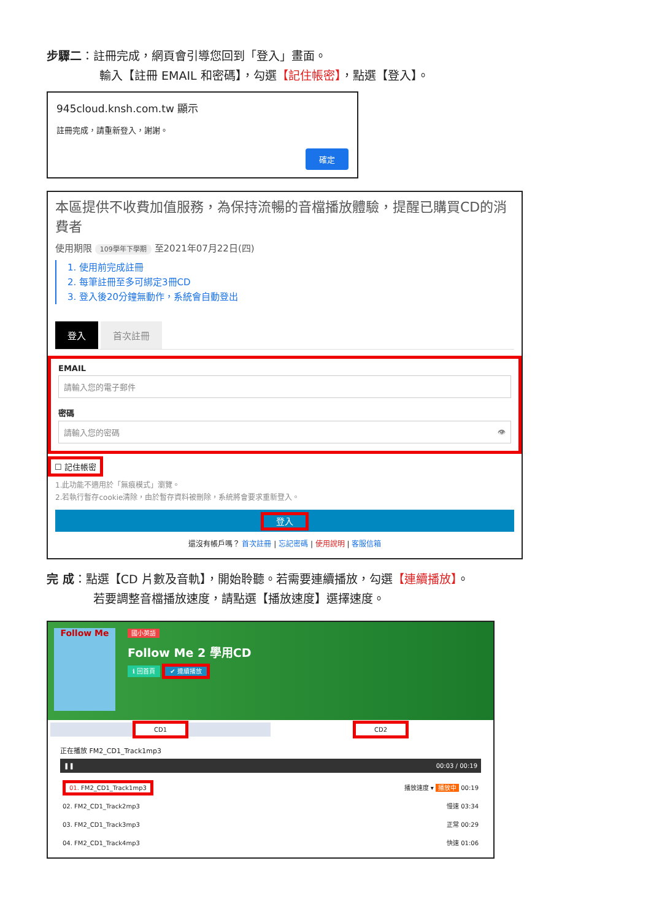步驟二：註冊完成，網頁會引導您回到「登入」畫面。
輸入【註冊 EMAIL 和密碼】，勾選【記住帳密】，點選【登入】。
945cloud.knsh.com.tw 顯示
註冊完成，請重新登入，謝謝。
確定
本區提供不收費加值服務，為保持流暢的音檔播放體驗，提醒已購買CD的消費者
使用期限 109學年下學期 至2021年07月22日(四)
1. 使用前完成註冊
2. 每筆註冊至多可綁定3冊CD
3. 登入後20分鐘無動作，系統會自動登出
登入 首次註冊
EMAIL
請輸入您的電子郵件
密碼
請輸入您的密碼 👁
☐ 記住帳密
1.此功能不適用於「無痕模式」瀏覽。
2.若執行暫存cookie清除，由於暫存資料被刪除，系統將會要求重新登入。
登入
還沒有帳戶嗎？ 首次註冊 | 忘記密碼 | 使用說明 | 客服信箱
完 成：點選【CD 片數及音軌】，開始聆聽。若需要連續播放，勾選【連續播放】。
若要調整音檔播放速度，請點選【播放速度】選擇速度。
Follow Me
國小英語
Follow Me 2 學用CD
ℹ 回首頁 ✔ 連續播放
CD1 CD2
正在播放 FM2_CD1_Track1mp3
❚❚ 00:03 / 00:19
01. FM2_CD1_Track1mp3 播放速度 ▾ 播放中 00:19
02. FM2_CD1_Track2mp3 慢速 03:34
03. FM2_CD1_Track3mp3 正常 00:29
04. FM2_CD1_Track4mp3 快速 01:06